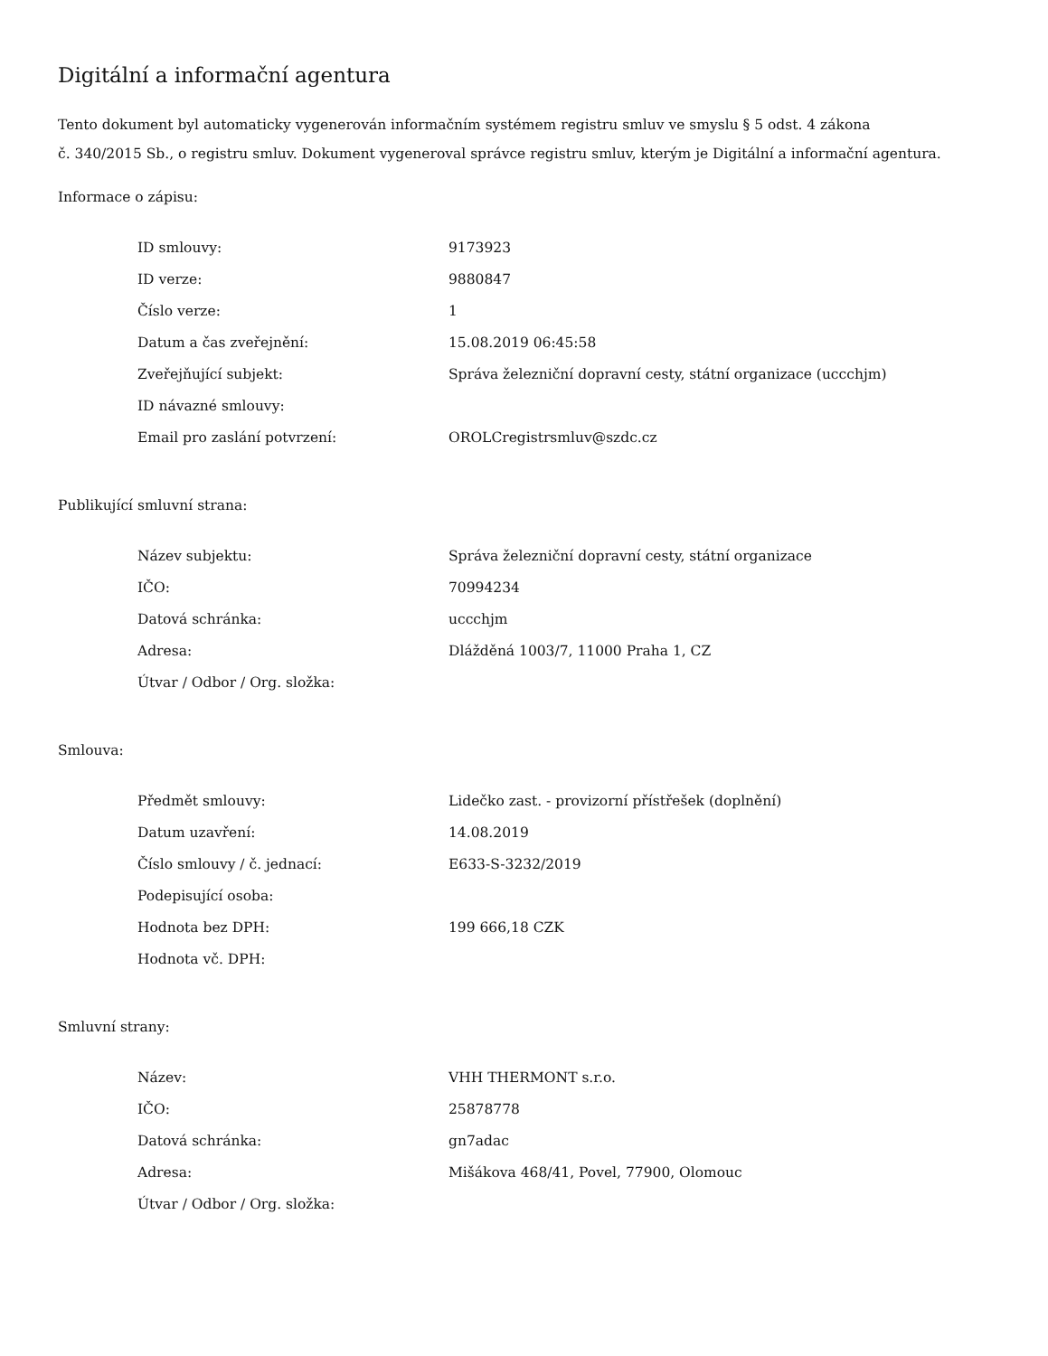Digitální a informační agentura
Tento dokument byl automaticky vygenerován informačním systémem registru smluv ve smyslu § 5 odst. 4 zákona
č. 340/2015 Sb., o registru smluv. Dokument vygeneroval správce registru smluv, kterým je Digitální a informační agentura.
Informace o zápisu:
| ID smlouvy: | 9173923 |
| ID verze: | 9880847 |
| Číslo verze: | 1 |
| Datum a čas zveřejnění: | 15.08.2019 06:45:58 |
| Zveřejňující subjekt: | Správa železniční dopravní cesty, státní organizace (uccchjm) |
| ID návazné smlouvy: | |
| Email pro zaslání potvrzení: | OROLCregistrsmluv@szdc.cz |
Publikující smluvní strana:
| Název subjektu: | Správa železniční dopravní cesty, státní organizace |
| IČO: | 70994234 |
| Datová schránka: | uccchjm |
| Adresa: | Dlážděná 1003/7, 11000 Praha 1, CZ |
| Útvar / Odbor / Org. složka: | |
Smlouva:
| Předmět smlouvy: | Lidečko zast. - provizorní přístřešek (doplnění) |
| Datum uzavření: | 14.08.2019 |
| Číslo smlouvy / č. jednací: | E633-S-3232/2019 |
| Podepisující osoba: | |
| Hodnota bez DPH: | 199 666,18 CZK |
| Hodnota vč. DPH: | |
Smluvní strany:
| Název: | VHH THERMONT s.r.o. |
| IČO: | 25878778 |
| Datová schránka: | gn7adac |
| Adresa: | Mišákova 468/41, Povel, 77900, Olomouc |
| Útvar / Odbor / Org. složka: | |